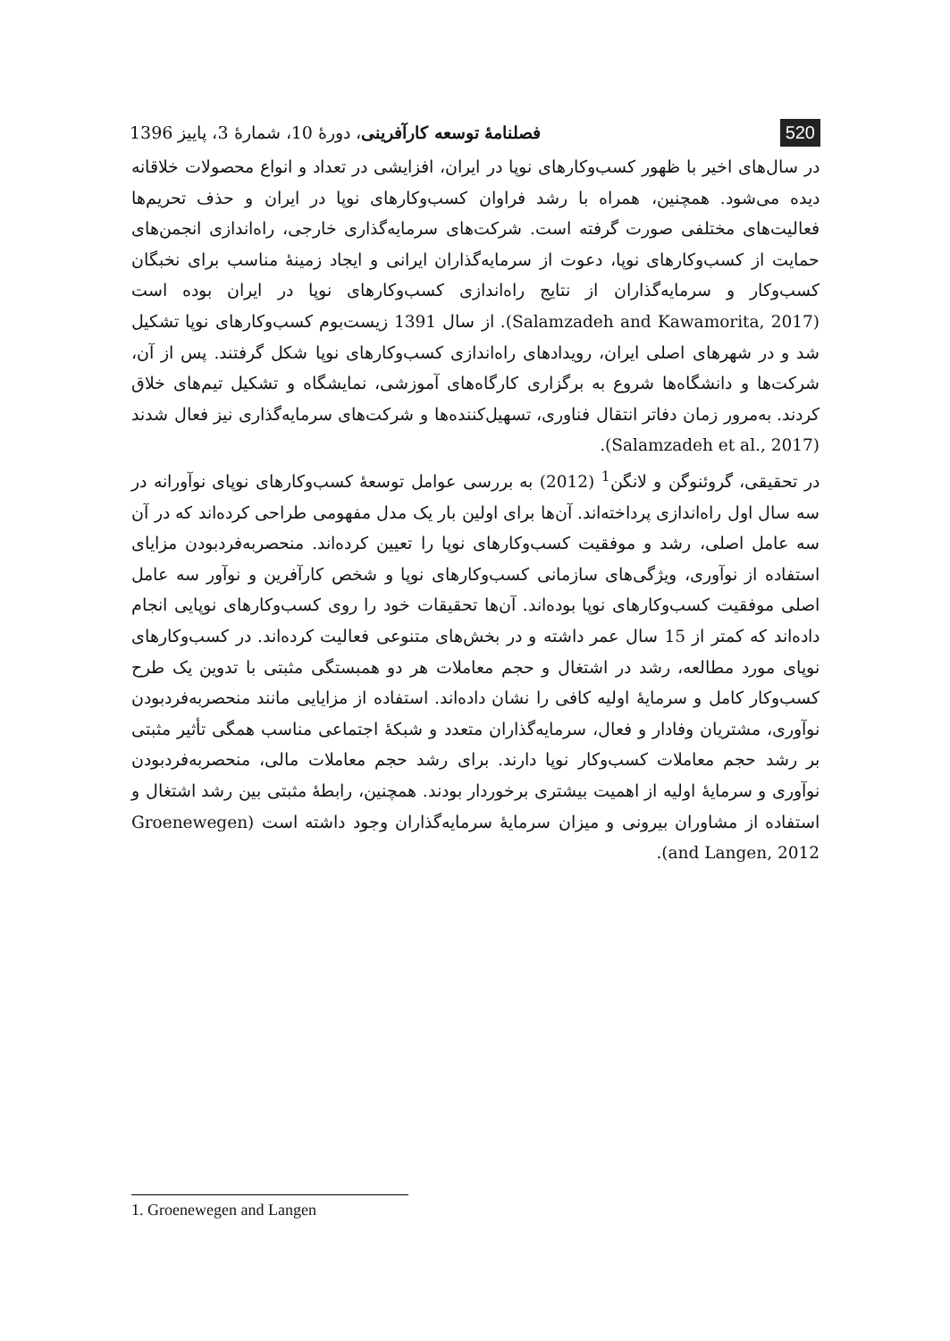520 فصلنامهٔ توسعه کارآفرینی، دورهٔ 10، شمارهٔ 3، پاییز 1396
در سال‌های اخیر با ظهور کسب‌وکارهای نوپا در ایران، افزایشی در تعداد و انواع محصولات خلاقانه دیده می‌شود. همچنین، همراه با رشد فراوان کسب‌وکارهای نوپا در ایران و حذف تحریم‌ها فعالیت‌های مختلفی صورت گرفته است. شرکت‌های سرمایه‌گذاری خارجی، راه‌اندازی انجمن‌های حمایت از کسب‌وکارهای نوپا، دعوت از سرمایه‌گذاران ایرانی و ایجاد زمینهٔ مناسب برای نخبگان کسب‌وکار و سرمایه‌گذاران از نتایج راه‌اندازی کسب‌وکارهای نوپا در ایران بوده است (Salamzadeh and Kawamorita, 2017). از سال 1391 زیست‌بوم کسب‌وکارهای نوپا تشکیل شد و در شهرهای اصلی ایران، رویدادهای راه‌اندازی کسب‌وکارهای نوپا شکل گرفتند. پس از آن، شرکت‌ها و دانشگاه‌ها شروع به برگزاری کارگاه‌های آموزشی، نمایشگاه و تشکیل تیم‌های خلاق کردند. به‌مرور زمان دفاتر انتقال فناوری، تسهیل‌کننده‌ها و شرکت‌های سرمایه‌گذاری نیز فعال شدند (Salamzadeh et al., 2017).
در تحقیقی، گروئنوگن و لانگن<sup>1</sup> (2012) به بررسی عوامل توسعهٔ کسب‌وکارهای نوپای نوآورانه در سه سال اول راه‌اندازی پرداخته‌اند. آن‌ها برای اولین بار یک مدل مفهومی طراحی کرده‌اند که در آن سه عامل اصلی، رشد و موفقیت کسب‌وکارهای نوپا را تعیین کرده‌اند. منحصربه‌فردبودن مزایای استفاده از نوآوری، ویژگی‌های سازمانی کسب‌وکارهای نوپا و شخص کارآفرین و نوآور سه عامل اصلی موفقیت کسب‌وکارهای نوپا بوده‌اند. آن‌ها تحقیقات خود را روی کسب‌وکارهای نوپایی انجام داده‌اند که کمتر از 15 سال عمر داشته و در بخش‌های متنوعی فعالیت کرده‌اند. در کسب‌وکارهای نوپای مورد مطالعه، رشد در اشتغال و حجم معاملات هر دو همبستگی مثبتی با تدوین یک طرح کسب‌وکار کامل و سرمایهٔ اولیه کافی را نشان داده‌اند. استفاده از مزایایی مانند منحصربه‌فردبودن نوآوری، مشتریان وفادار و فعال، سرمایه‌گذاران متعدد و شبکهٔ اجتماعی مناسب همگی تأثیر مثبتی بر رشد حجم معاملات کسب‌وکار نوپا دارند. برای رشد حجم معاملات مالی، منحصربه‌فردبودن نوآوری و سرمایهٔ اولیه از اهمیت بیشتری برخوردار بودند. همچنین، رابطهٔ مثبتی بین رشد اشتغال و استفاده از مشاوران بیرونی و میزان سرمایهٔ سرمایه‌گذاران وجود داشته است (Groenewegen and Langen, 2012).
1. Groenewegen and Langen